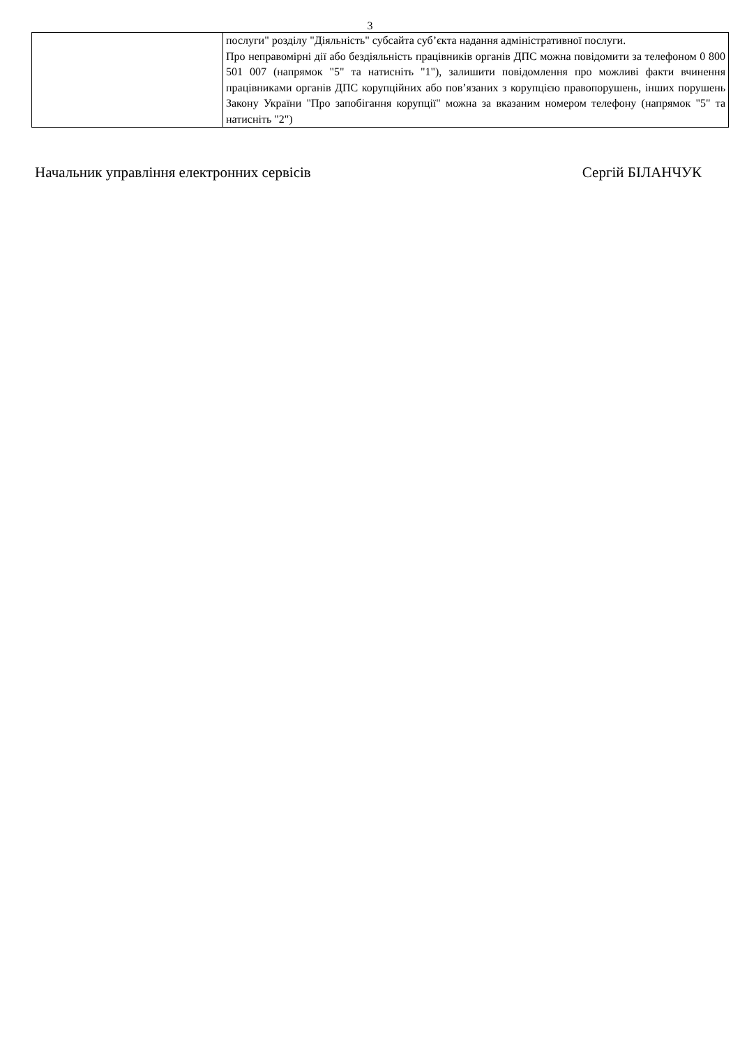3
| | послуги" розділу "Діяльність" субсайта суб’єкта надання адміністративної послуги. Про неправомірні дії або бездіяльність працівників органів ДПС можна повідомити за телефоном 0 800 501 007 (напрямок "5" та натисніть "1"), залишити повідомлення про можливі факти вчинення працівниками органів ДПС корупційних або пов’язаних з корупцією правопорушень, інших порушень Закону України "Про запобігання корупції" можна за вказаним номером телефону (напрямок "5" та натисніть "2") |
Начальник управління електронних сервісів Сергій БІЛАНЧУК